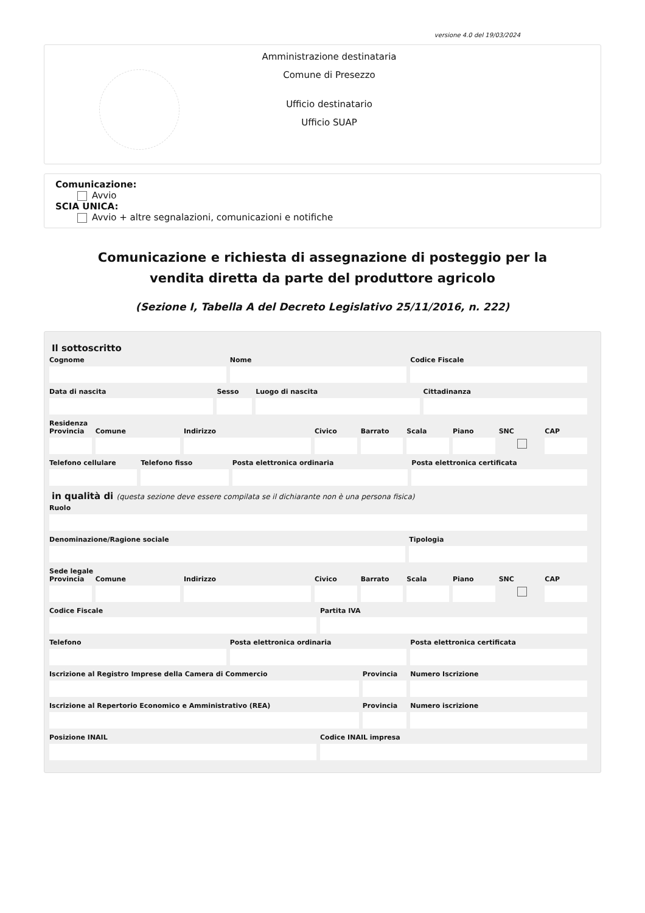versione 4.0 del 19/03/2024
Amministrazione destinataria
Comune di Presezzo
Ufficio destinatario
Ufficio SUAP
Comunicazione:
Avvio
SCIA UNICA:
Avvio + altre segnalazioni, comunicazioni e notifiche
Comunicazione e richiesta di assegnazione di posteggio per la vendita diretta da parte del produttore agricolo
(Sezione I, Tabella A del Decreto Legislativo 25/11/2016, n. 222)
Il sottoscritto
Cognome Nome Codice Fiscale
Data di nascita Sesso Luogo di nascita Cittadinanza
Residenza
Provincia Comune Indirizzo Civico Barrato Scala Piano SNC
CAP
Telefono cellulare Telefono fisso Posta elettronica ordinaria Posta elettronica certificata
in qualità di (questa sezione deve essere compilata se il dichiarante non è una persona fisica)
Ruolo
Denominazione/Ragione sociale Tipologia
Sede legale
Provincia Comune Indirizzo Civico Barrato Scala Piano SNC
CAP
Codice Fiscale Partita IVA
Telefono Posta elettronica ordinaria Posta elettronica certificata
Iscrizione al Registro Imprese della Camera di Commercio
Provincia Numero Iscrizione
Iscrizione al Repertorio Economico e Amministrativo (REA)
Provincia Numero iscrizione
Posizione INAIL Codice INAIL impresa